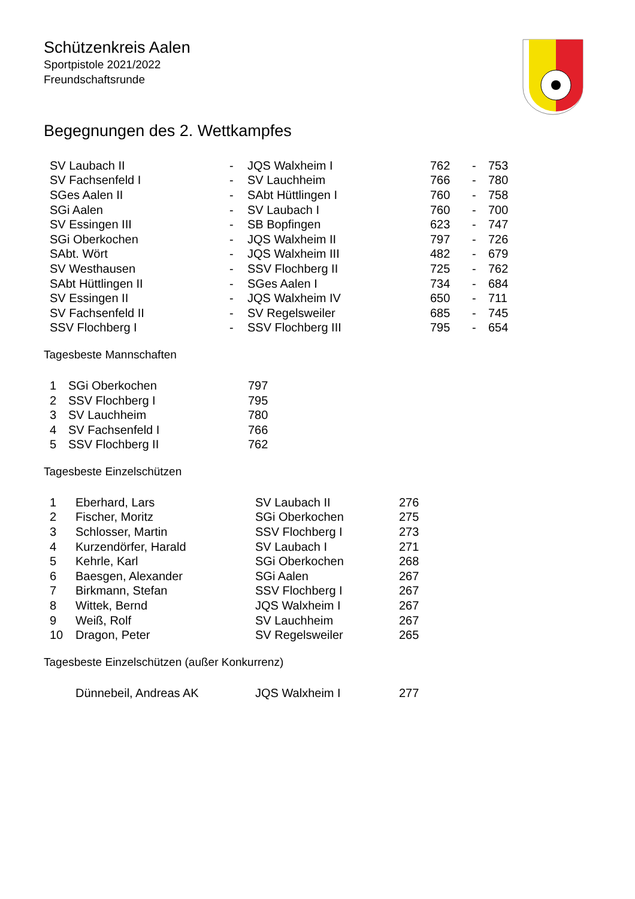Schützenkreis Aalen
Sportpistole 2021/2022
Freundschaftsrunde
Begegnungen des 2. Wettkampfes
| SV Laubach II | - | JQS Walxheim I | 762 | - | 753 |
| SV Fachsenfeld I | - | SV Lauchheim | 766 | - | 780 |
| SGes Aalen II | - | SAbt Hüttlingen I | 760 | - | 758 |
| SGi Aalen | - | SV Laubach I | 760 | - | 700 |
| SV Essingen III | - | SB Bopfingen | 623 | - | 747 |
| SGi Oberkochen | - | JQS Walxheim II | 797 | - | 726 |
| SAbt. Wört | - | JQS Walxheim III | 482 | - | 679 |
| SV Westhausen | - | SSV Flochberg II | 725 | - | 762 |
| SAbt Hüttlingen II | - | SGes Aalen I | 734 | - | 684 |
| SV Essingen II | - | JQS Walxheim IV | 650 | - | 711 |
| SV Fachsenfeld II | - | SV Regelsweiler | 685 | - | 745 |
| SSV Flochberg I | - | SSV Flochberg III | 795 | - | 654 |
Tagesbeste Mannschaften
| 1 | SGi Oberkochen | 797 |
| 2 | SSV Flochberg I | 795 |
| 3 | SV Lauchheim | 780 |
| 4 | SV Fachsenfeld I | 766 |
| 5 | SSV Flochberg II | 762 |
Tagesbeste Einzelschützen
| 1 | Eberhard, Lars | SV Laubach II | 276 |
| 2 | Fischer, Moritz | SGi Oberkochen | 275 |
| 3 | Schlosser, Martin | SSV Flochberg I | 273 |
| 4 | Kurzendörfer, Harald | SV Laubach I | 271 |
| 5 | Kehrle, Karl | SGi Oberkochen | 268 |
| 6 | Baesgen, Alexander | SGi Aalen | 267 |
| 7 | Birkmann, Stefan | SSV Flochberg I | 267 |
| 8 | Wittek, Bernd | JQS Walxheim I | 267 |
| 9 | Weiß, Rolf | SV Lauchheim | 267 |
| 10 | Dragon, Peter | SV Regelsweiler | 265 |
Tagesbeste Einzelschützen (außer Konkurrenz)
| | Dünnebeil, Andreas AK | JQS Walxheim I | 277 |